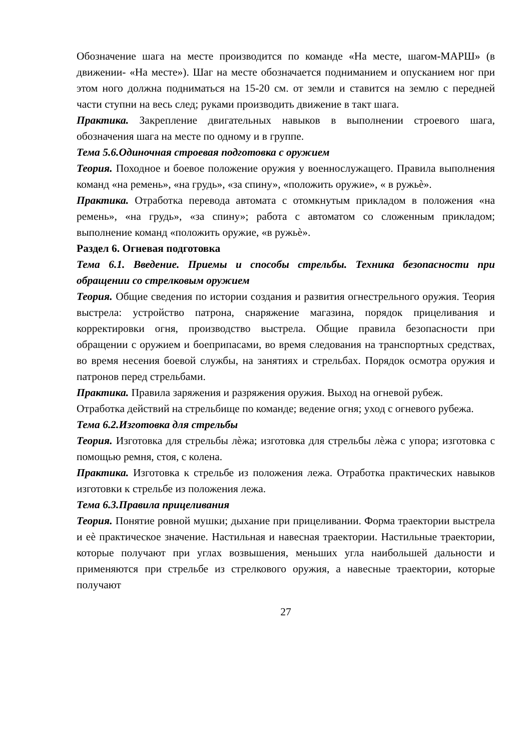Обозначение шага на месте производится по команде «На месте, шагом-МАРШ» (в движении- «На месте»). Шаг на месте обозначается подниманием и опусканием ног при этом ного должна подниматься на 15-20 см. от земли и ставится на землю с передней части ступни на весь след; руками производить движение в такт шага.
Практика. Закрепление двигательных навыков в выполнении строевого шага, обозначения шага на месте по одному и в группе.
Тема 5.6.Одиночная строевая подготовка с оружием
Теория. Походное и боевое положение оружия у военнослужащего. Правила выполнения команд «на ремень», «на грудь», «за спину», «положить оружие», « в ружьѐ».
Практика. Отработка перевода автомата с отомкнутым прикладом в положения «на ремень», «на грудь», «за спину»; работа с автоматом со сложенным прикладом; выполнение команд «положить оружие, «в ружьѐ».
Раздел 6. Огневая подготовка
Тема 6.1. Введение. Приемы и способы стрельбы. Техника безопасности при обращении со стрелковым оружием
Теория. Общие сведения по истории создания и развития огнестрельного оружия. Теория выстрела: устройство патрона, снаряжение магазина, порядок прицеливания и корректировки огня, производство выстрела. Общие правила безопасности при обращении с оружием и боеприпасами, во время следования на транспортных средствах, во время несения боевой службы, на занятиях и стрельбах. Порядок осмотра оружия и патронов перед стрельбами.
Практика. Правила заряжения и разряжения оружия. Выход на огневой рубеж.
Отработка действий на стрельбище по команде; ведение огня; уход с огневого рубежа.
Тема 6.2.Изготовка для стрельбы
Теория. Изготовка для стрельбы лѐжа; изготовка для стрельбы лѐжа с упора; изготовка с помощью ремня, стоя, с колена.
Практика. Изготовка к стрельбе из положения лежа. Отработка практических навыков изготовки к стрельбе из положения лежа.
Тема 6.3.Правила прицеливания
Теория. Понятие ровной мушки; дыхание при прицеливании. Форма траектории выстрела и еѐ практическое значение. Настильная и навесная траектории. Настильные траектории, которые получают при углах возвышения, меньших угла наибольшей дальности и применяются при стрельбе из стрелкового оружия, а навесные траектории, которые получают
27